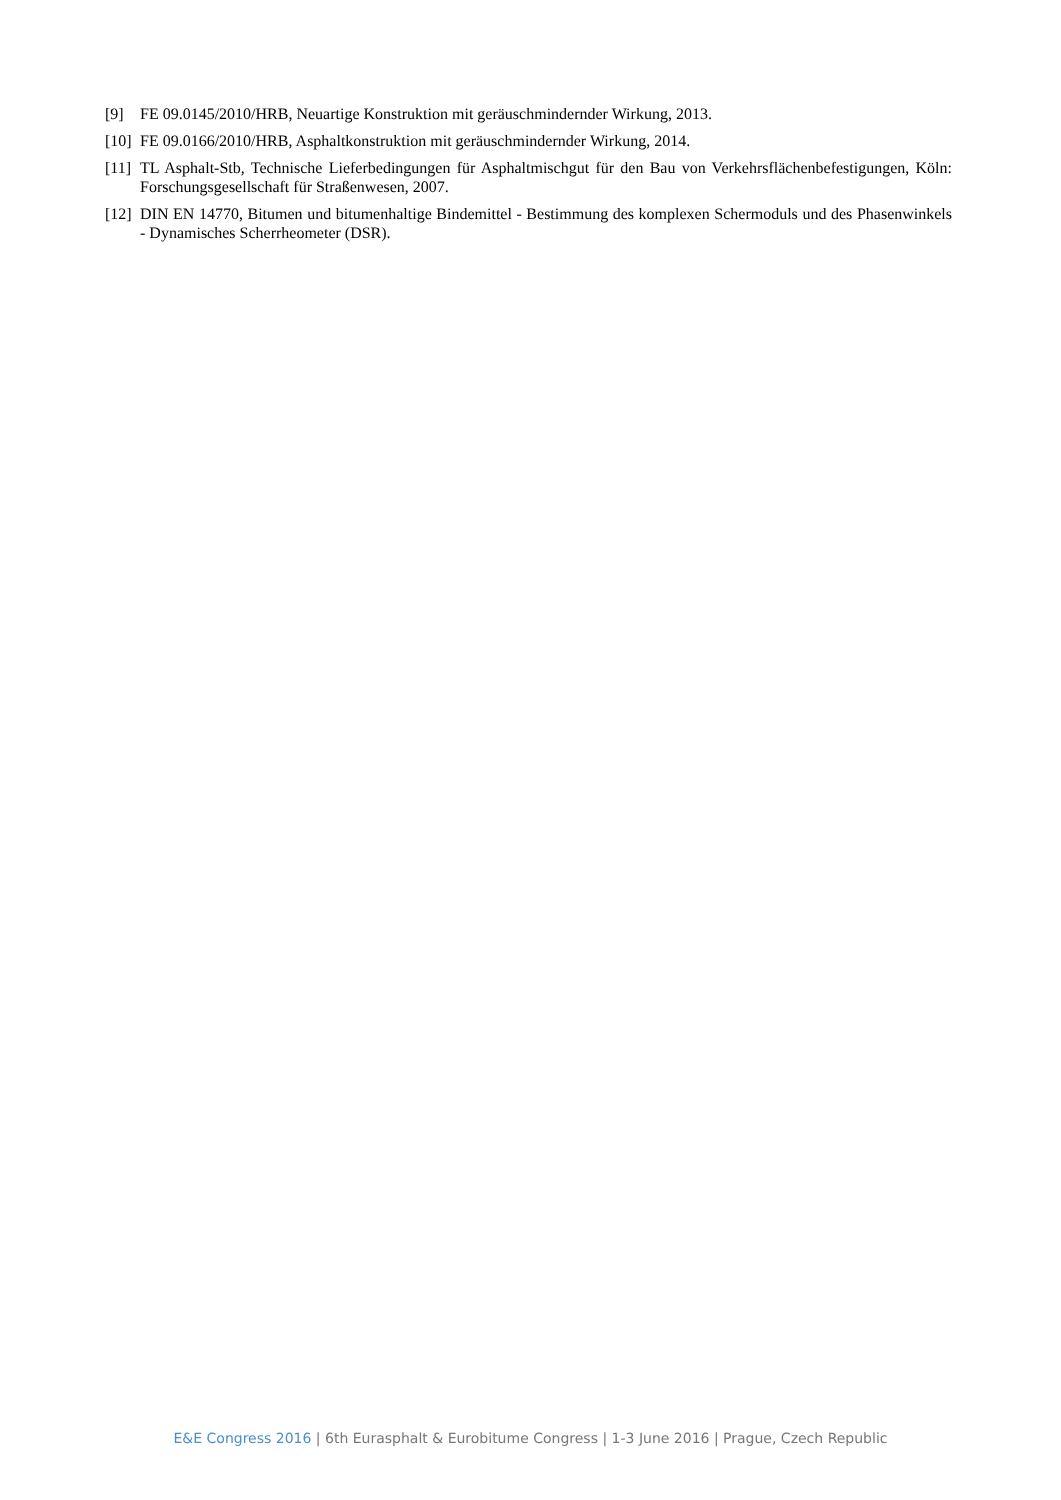[9] FE 09.0145/2010/HRB, Neuartige Konstruktion mit geräuschmindernder Wirkung, 2013.
[10]
FE 09.0166/2010/HRB, Asphaltkonstruktion mit geräuschmindernder Wirkung, 2014.
[11]
TL Asphalt-Stb, Technische Lieferbedingungen für Asphaltmischgut für den Bau von Verkehrsflächenbefestigungen, Köln: Forschungsgesellschaft für Straßenwesen, 2007.
[12]
DIN EN 14770, Bitumen und bitumenhaltige Bindemittel - Bestimmung des komplexen Schermoduls und des Phasenwinkels - Dynamisches Scherrheometer (DSR).
E&E Congress 2016 | 6th Eurasphalt & Eurobitume Congress | 1-3 June 2016 | Prague, Czech Republic